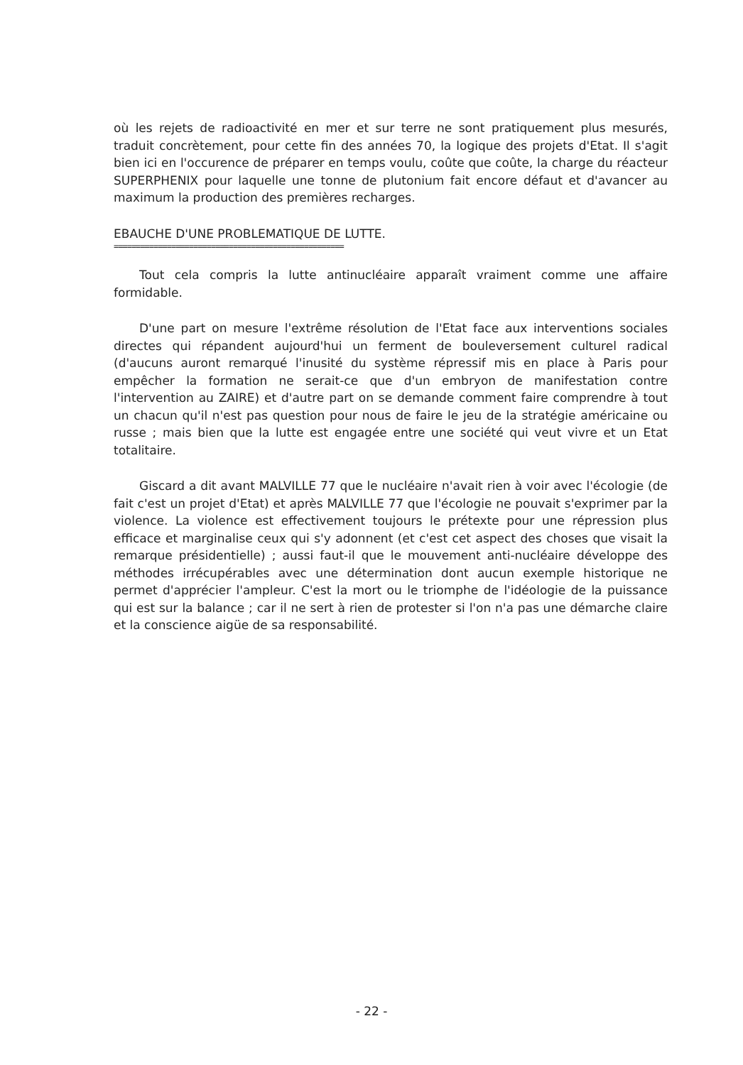où les rejets de radioactivité en mer et sur terre ne sont pratiquement plus mesurés, traduit concrètement, pour cette fin des années 70, la logique des projets d'Etat. Il s'agit bien ici en l'occurence de préparer en temps voulu, coûte que coûte, la charge du réacteur SUPERPHENIX pour laquelle une tonne de plutonium fait encore défaut et d'avancer au maximum la production des premières recharges.
EBAUCHE D'UNE PROBLEMATIQUE DE LUTTE.
====================================================
Tout cela compris la lutte antinucléaire apparaît vraiment comme une affaire formidable.
D'une part on mesure l'extrême résolution de l'Etat face aux interventions sociales directes qui répandent aujourd'hui un ferment de bouleversement culturel radical (d'aucuns auront remarqué l'inusité du système répressif mis en place à Paris pour empêcher la formation ne serait-ce que d'un embryon de manifestation contre l'intervention au ZAIRE) et d'autre part on se demande comment faire comprendre à tout un chacun qu'il n'est pas question pour nous de faire le jeu de la stratégie américaine ou russe ; mais bien que la lutte est engagée entre une société qui veut vivre et un Etat totalitaire.
Giscard a dit avant MALVILLE 77 que le nucléaire n'avait rien à voir avec l'écologie (de fait c'est un projet d'Etat) et après MALVILLE 77 que l'écologie ne pouvait s'exprimer par la violence. La violence est effectivement toujours le prétexte pour une répression plus efficace et marginalise ceux qui s'y adonnent (et c'est cet aspect des choses que visait la remarque présidentielle) ; aussi faut-il que le mouvement anti-nucléaire développe des méthodes irrécupérables avec une détermination dont aucun exemple historique ne permet d'apprécier l'ampleur. C'est la mort ou le triomphe de l'idéologie de la puissance qui est sur la balance ; car il ne sert à rien de protester si l'on n'a pas une démarche claire et la conscience aigüe de sa responsabilité.
- 22 -